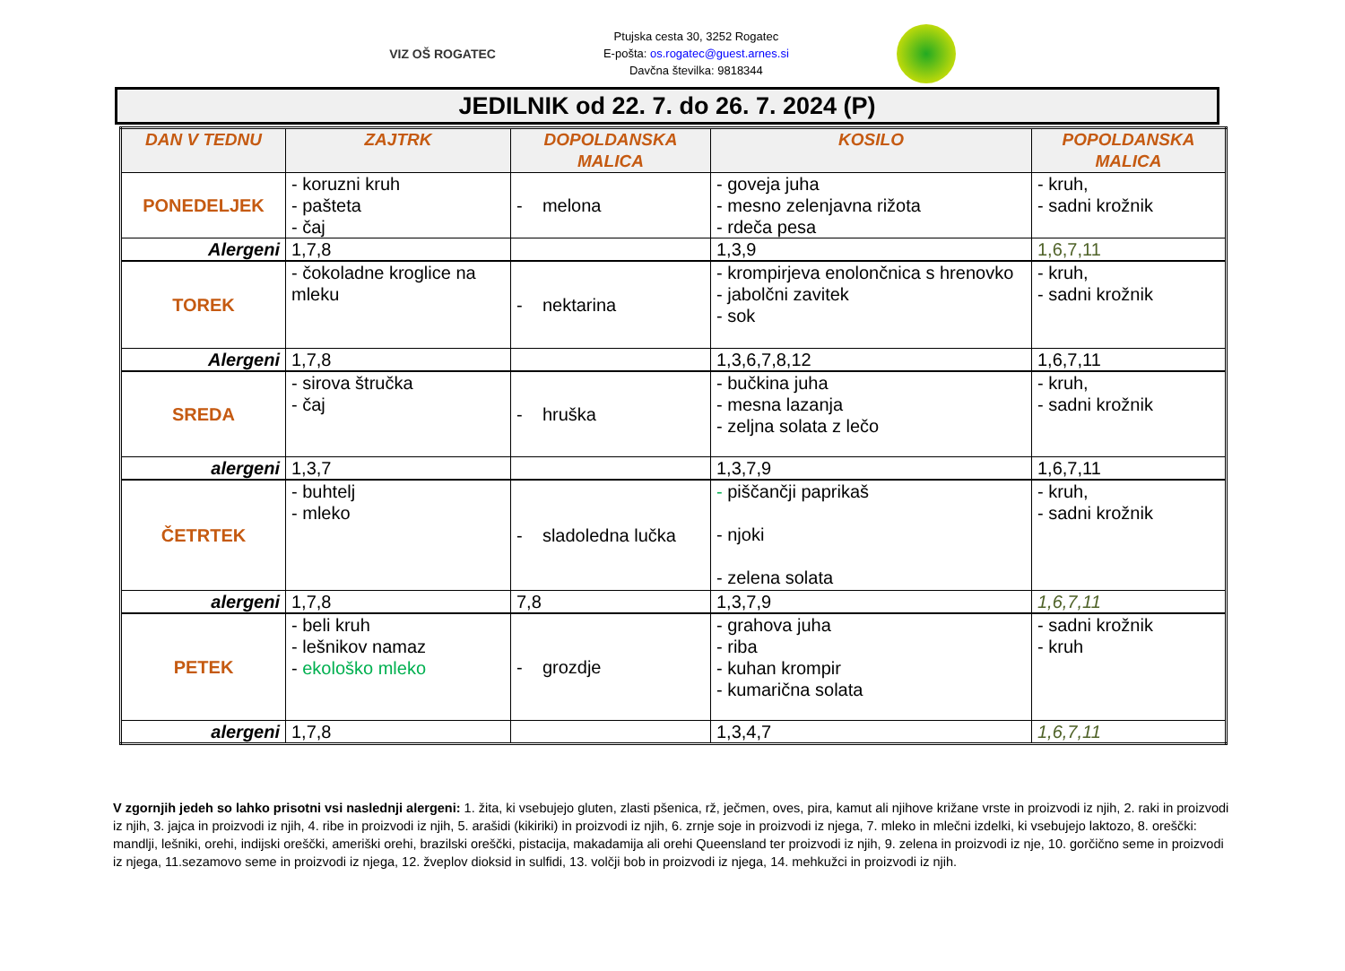VIZ OŠ ROGATEC
Ptujska cesta 30, 3252 Rogatec
E-pošta: os.rogatec@guest.arnes.si
Davčna številka: 9818344
JEDILNIK od 22. 7. do 26. 7. 2024 (P)
| DAN V TEDNU | ZAJTRK | DOPOLDANSKA MALICA | KOSILO | POPOLDANSKA MALICA |
| --- | --- | --- | --- | --- |
| PONEDELJEK | - koruzni kruh - pašteta - čaj | - melona | - goveja juha - mesno zelenjavna rižota - rdeča pesa | - kruh, - sadni krožnik |
| Alergeni | 1,7,8 | | 1,3,9 | 1,6,7,11 |
| TOREK | - čokoladne kroglice na mleku | - nektarina | - krompirjeva enolončnica s hrenovko - jabolčni zavitek - sok | - kruh, - sadni krožnik |
| Alergeni | 1,7,8 | | 1,3,6,7,8,12 | 1,6,7,11 |
| SREDA | - sirova štručka - čaj | - hruška | - bučkina juha - mesna lazanja - zeljna solata z lečo | - kruh, - sadni krožnik |
| alergeni | 1,3,7 | | 1,3,7,9 | 1,6,7,11 |
| ČETRTEK | - buhtelj - mleko | - sladoledna lučka | - piščančji paprikaš - njoki - zelena solata | - kruh, - sadni krožnik |
| alergeni | 1,7,8 | 7,8 | 1,3,7,9 | 1,6,7,11 |
| PETEK | - beli kruh - lešnikov namaz - ekološko mleko | - grozdje | - grahova juha - riba - kuhan krompir - kumarična solata | - sadni krožnik - kruh |
| alergeni | 1,7,8 | | 1,3,4,7 | 1,6,7,11 |
V zgornjih jedeh so lahko prisotni vsi naslednji alergeni: 1. žita, ki vsebujejo gluten, zlasti pšenica, rž, ječmen, oves, pira, kamut ali njihove križane vrste in proizvodi iz njih, 2. raki in proizvodi iz njih, 3. jajca in proizvodi iz njih, 4. ribe in proizvodi iz njih, 5. arašidi (kikiriki) in proizvodi iz njih, 6. zrnje soje in proizvodi iz njega, 7. mleko in mlečni izdelki, ki vsebujejo laktozo, 8. oreščki: mandlji, lešniki, orehi, indijski oreščki, ameriški orehi, brazilski oreščki, pistacija, makadamija ali orehi Queensland ter proizvodi iz njih, 9. zelena in proizvodi iz nje, 10. gorčično seme in proizvodi iz njega, 11.sezamovo seme in proizvodi iz njega, 12. žveplov dioksid in sulfidi, 13. volčji bob in proizvodi iz njega, 14. mehkužci in proizvodi iz njih.